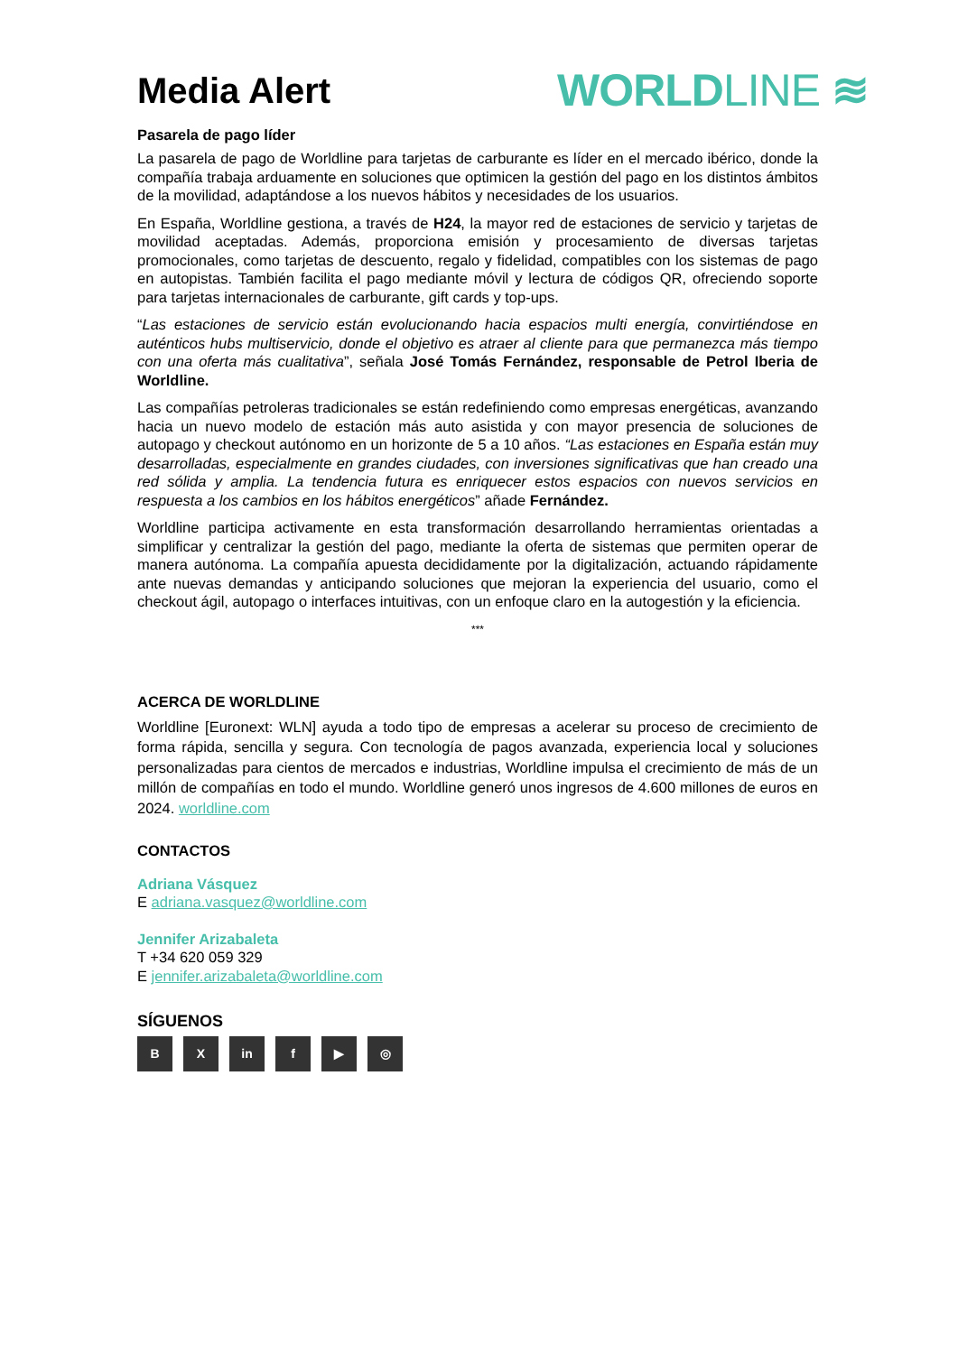Media Alert
WORLDLINE ≋
Pasarela de pago líder
La pasarela de pago de Worldline para tarjetas de carburante es líder en el mercado ibérico, donde la compañía trabaja arduamente en soluciones que optimicen la gestión del pago en los distintos ámbitos de la movilidad, adaptándose a los nuevos hábitos y necesidades de los usuarios.
En España, Worldline gestiona, a través de H24, la mayor red de estaciones de servicio y tarjetas de movilidad aceptadas. Además, proporciona emisión y procesamiento de diversas tarjetas promocionales, como tarjetas de descuento, regalo y fidelidad, compatibles con los sistemas de pago en autopistas. También facilita el pago mediante móvil y lectura de códigos QR, ofreciendo soporte para tarjetas internacionales de carburante, gift cards y top-ups.
“Las estaciones de servicio están evolucionando hacia espacios multi energía, convirtiéndose en auténticos hubs multiservicio, donde el objetivo es atraer al cliente para que permanezca más tiempo con una oferta más cualitativa”, señala José Tomás Fernández, responsable de Petrol Iberia de Worldline.
Las compañías petroleras tradicionales se están redefiniendo como empresas energéticas, avanzando hacia un nuevo modelo de estación más auto asistida y con mayor presencia de soluciones de autopago y checkout autónomo en un horizonte de 5 a 10 años. “Las estaciones en España están muy desarrolladas, especialmente en grandes ciudades, con inversiones significativas que han creado una red sólida y amplia. La tendencia futura es enriquecer estos espacios con nuevos servicios en respuesta a los cambios en los hábitos energéticos” añade Fernández.
Worldline participa activamente en esta transformación desarrollando herramientas orientadas a simplificar y centralizar la gestión del pago, mediante la oferta de sistemas que permiten operar de manera autónoma. La compañía apuesta decididamente por la digitalización, actuando rápidamente ante nuevas demandas y anticipando soluciones que mejoran la experiencia del usuario, como el checkout ágil, autopago o interfaces intuitivas, con un enfoque claro en la autogestión y la eficiencia.
***
ACERCA DE WORLDLINE
Worldline [Euronext: WLN] ayuda a todo tipo de empresas a acelerar su proceso de crecimiento de forma rápida, sencilla y segura. Con tecnología de pagos avanzada, experiencia local y soluciones personalizadas para cientos de mercados e industrias, Worldline impulsa el crecimiento de más de un millón de compañías en todo el mundo. Worldline generó unos ingresos de 4.600 millones de euros en 2024. worldline.com
CONTACTOS
Adriana Vásquez
E adriana.vasquez@worldline.com
Jennifer Arizabaleta
T +34 620 059 329
E jennifer.arizabaleta@worldline.com
SÍGUENOS
B X in f ▶ ◎